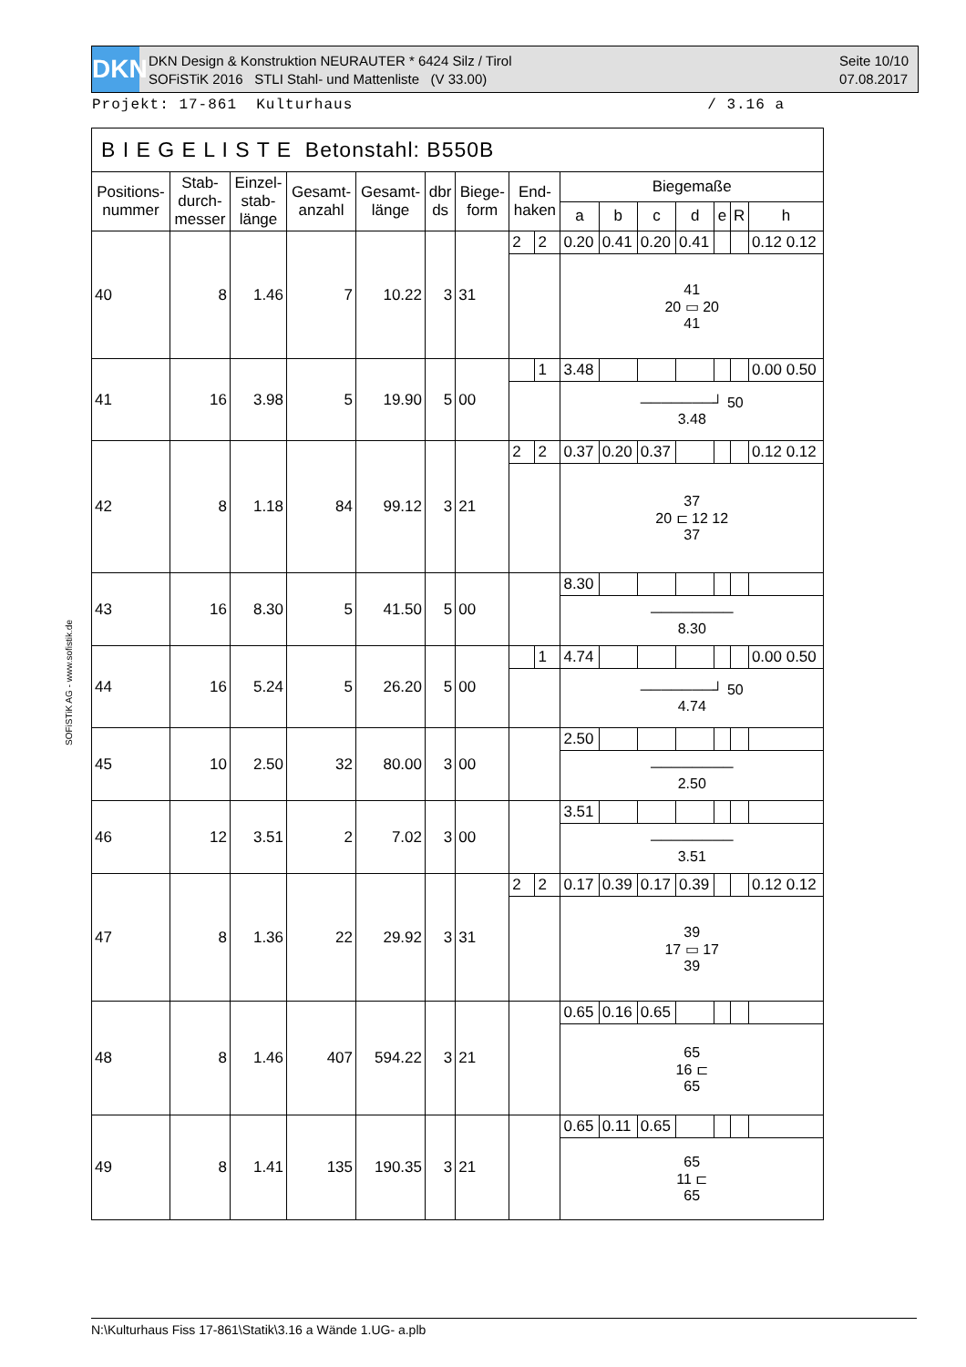DKN
DKN Design & Konstruktion NEURAUTER * 6424 Silz / Tirol
SOFiSTiK 2016 STLI Stahl- und Mattenliste (V 33.00)
Seite 10/10
07.08.2017
Projekt: 17-861 Kulturhaus / 3.16 a
SOFiSTiK AG - www.sofistik.de
| B I E G E L I S T E Betonstahl: B550B | | | | | | | | | | | | | | | |
| --- | --- | --- | --- | --- | --- | --- | --- | --- | --- | --- | --- | --- | --- | --- | --- |
| Positions- nummer | Stab- durch- messer | Einzel- stab- länge | Gesamt- anzahl | Gesamt- länge | dbr ds | Biege- form | End- haken | | Biegemaße | | | | | | |
| | | | | | | | | | a | b | c | d | e | R | h |
| 40 | 8 | 1.46 | 7 | 10.22 | 3 | 31 | 2 | 2 | 0.20 | 0.41 | 0.20 | 0.41 | | | 0.12 0.12 |
| | | | | | | | | | 41 20 ▭ 20 41 | | | | | | |
| 41 | 16 | 3.98 | 5 | 19.90 | 5 | 00 | | 1 | 3.48 | | | | | | 0.00 0.50 |
| | | | | | | | | | ───────┘ 50 3.48 | | | | | | |
| 42 | 8 | 1.18 | 84 | 99.12 | 3 | 21 | 2 | 2 | 0.37 | 0.20 | 0.37 | | | | 0.12 0.12 |
| | | | | | | | | | 37 20 ⊏ 12 12 37 | | | | | | |
| 43 | 16 | 8.30 | 5 | 41.50 | 5 | 00 | | | 8.30 | | | | | | |
| | | | | | | | | | ──────── 8.30 | | | | | | |
| 44 | 16 | 5.24 | 5 | 26.20 | 5 | 00 | | 1 | 4.74 | | | | | | 0.00 0.50 |
| | | | | | | | | | ───────┘ 50 4.74 | | | | | | |
| 45 | 10 | 2.50 | 32 | 80.00 | 3 | 00 | | | 2.50 | | | | | | |
| | | | | | | | | | ──────── 2.50 | | | | | | |
| 46 | 12 | 3.51 | 2 | 7.02 | 3 | 00 | | | 3.51 | | | | | | |
| | | | | | | | | | ──────── 3.51 | | | | | | |
| 47 | 8 | 1.36 | 22 | 29.92 | 3 | 31 | 2 | 2 | 0.17 | 0.39 | 0.17 | 0.39 | | | 0.12 0.12 |
| | | | | | | | | | 39 17 ▭ 17 39 | | | | | | |
| 48 | 8 | 1.46 | 407 | 594.22 | 3 | 21 | | | 0.65 | 0.16 | 0.65 | | | | |
| | | | | | | | | | 65 16 ⊏ 65 | | | | | | |
| 49 | 8 | 1.41 | 135 | 190.35 | 3 | 21 | | | 0.65 | 0.11 | 0.65 | | | | |
| | | | | | | | | | 65 11 ⊏ 65 | | | | | | |
N:\Kulturhaus Fiss 17-861\Statik\3.16 a Wände 1.UG- a.plb